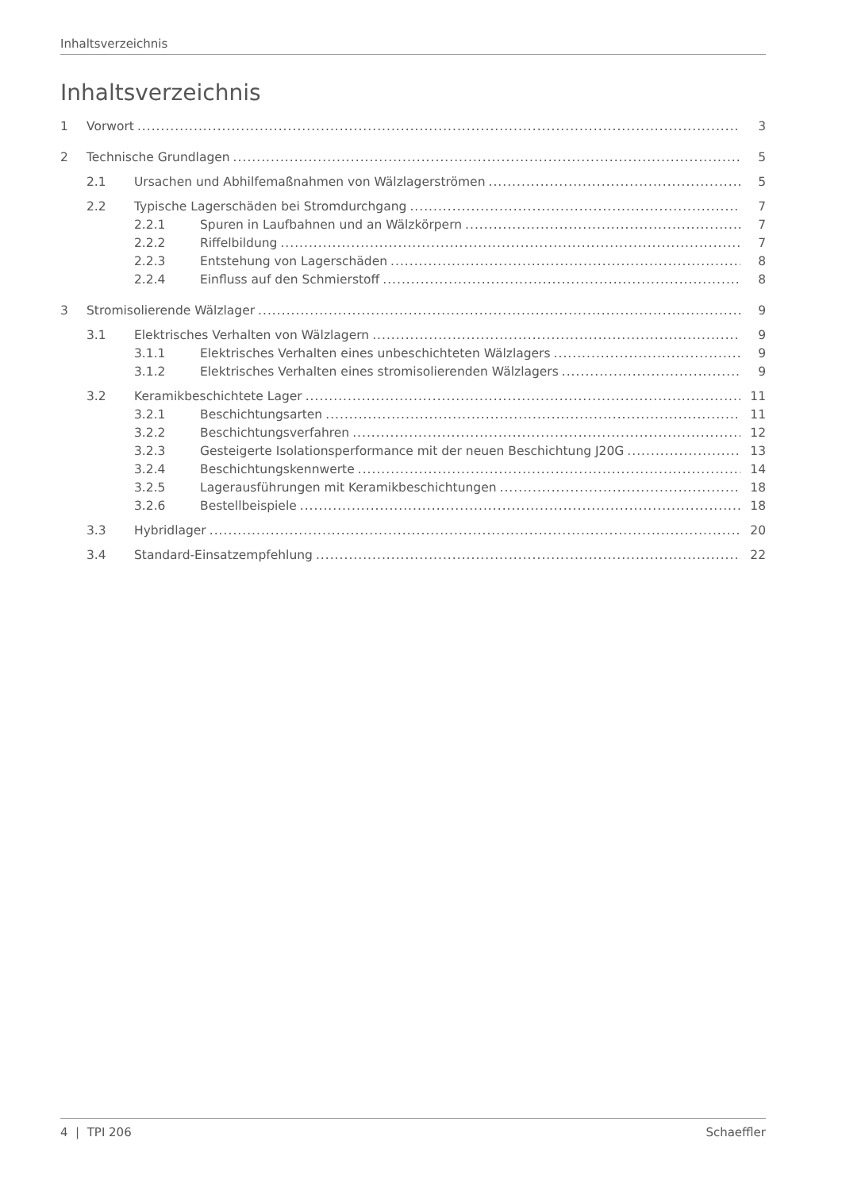Inhaltsverzeichnis
Inhaltsverzeichnis
1 Vorwort 3
2 Technische Grundlagen 5
2.1 Ursachen und Abhilfemaßnahmen von Wälzlagerströmen 5
2.2 Typische Lagerschäden bei Stromdurchgang 7
2.2.1 Spuren in Laufbahnen und an Wälzkörpern 7
2.2.2 Riffelbildung 7
2.2.3 Entstehung von Lagerschäden 8
2.2.4 Einfluss auf den Schmierstoff 8
3 Stromisolierende Wälzlager 9
3.1 Elektrisches Verhalten von Wälzlagern 9
3.1.1 Elektrisches Verhalten eines unbeschichteten Wälzlagers 9
3.1.2 Elektrisches Verhalten eines stromisolierenden Wälzlagers 9
3.2 Keramikbeschichtete Lager 11
3.2.1 Beschichtungsarten 11
3.2.2 Beschichtungsverfahren 12
3.2.3 Gesteigerte Isolationsperformance mit der neuen Beschichtung J20G 13
3.2.4 Beschichtungskennwerte 14
3.2.5 Lagerausführungen mit Keramikbeschichtungen 18
3.2.6 Bestellbeispiele 18
3.3 Hybridlager 20
3.4 Standard-Einsatzempfehlung 22
4 | TPI 206 Schaeffler